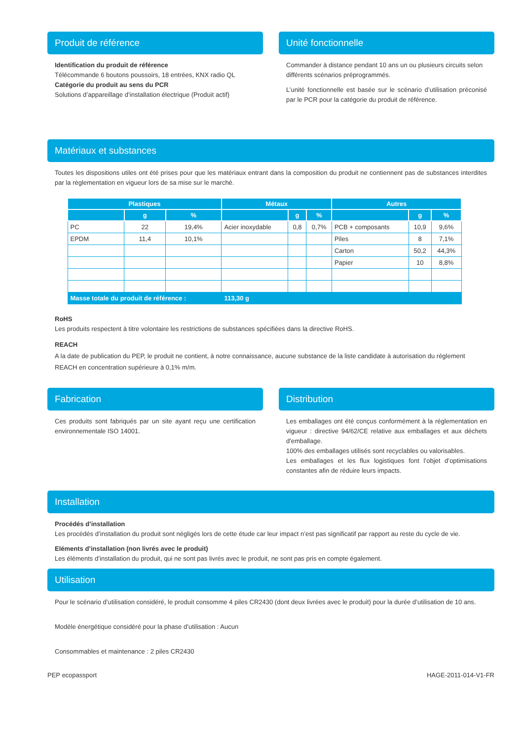Produit de référence
Identification du produit de référence
Télécommande 6 boutons poussoirs, 18 entrées, KNX radio QL
Catégorie du produit au sens du PCR
Solutions d’appareillage d’installation électrique (Produit actif)
Unité fonctionnelle
Commander à distance pendant 10 ans un ou plusieurs circuits selon différents scénarios préprogrammés.
L’unité fonctionnelle est basée sur le scénario d’utilisation préconisé par le PCR pour la catégorie du produit de référence.
Matériaux et substances
Toutes les dispositions utiles ont été prises pour que les matériaux entrant dans la composition du produit ne contiennent pas de substances interdites par la règlementation en vigueur lors de sa mise sur le marché.
| Plastiques | | | Métaux | | | Autres | | |
| --- | --- | --- | --- | --- | --- | --- | --- | --- |
| | g | % | | g | % | | g | % |
| PC | 22 | 19,4% | Acier inoxydable | 0,8 | 0,7% | PCB + composants | 10,9 | 9,6% |
| EPDM | 11,4 | 10,1% | | | | Piles | 8 | 7,1% |
| | | | | | | Carton | 50,2 | 44,3% |
| | | | | | | Papier | 10 | 8,8% |
| Masse totale du produit de référence : | | | 113,30 g | | | | | |
RoHS
Les produits respectent à titre volontaire les restrictions de substances spécifiées dans la directive RoHS.
REACH
A la date de publication du PEP, le produit ne contient, à notre connaissance, aucune substance de la liste candidate à autorisation du règlement REACH en concentration supérieure à 0,1% m/m.
Fabrication
Ces produits sont fabriqués par un site ayant reçu une certification environnementale ISO 14001.
Distribution
Les emballages ont été conçus conformément à la réglementation en vigueur : directive 94/62/CE relative aux emballages et aux déchets d'emballage.
100% des emballages utilisés sont recyclables ou valorisables.
Les emballages et les flux logistiques font l’objet d’optimisations constantes afin de réduire leurs impacts.
Installation
Procédés d’installation
Les procédés d’installation du produit sont négligés lors de cette étude car leur impact n’est pas significatif par rapport au reste du cycle de vie.
Eléments d’installation (non livrés avec le produit)
Les éléments d’installation du produit, qui ne sont pas livrés avec le produit, ne sont pas pris en compte également.
Utilisation
Pour le scénario d’utilisation considéré, le produit consomme 4 piles CR2430 (dont deux livrées avec le produit) pour la durée d’utilisation de 10 ans.
Modèle énergétique considéré pour la phase d’utilisation : Aucun
Consommables et maintenance : 2 piles CR2430
PEP ecopassport HAGE-2011-014-V1-FR